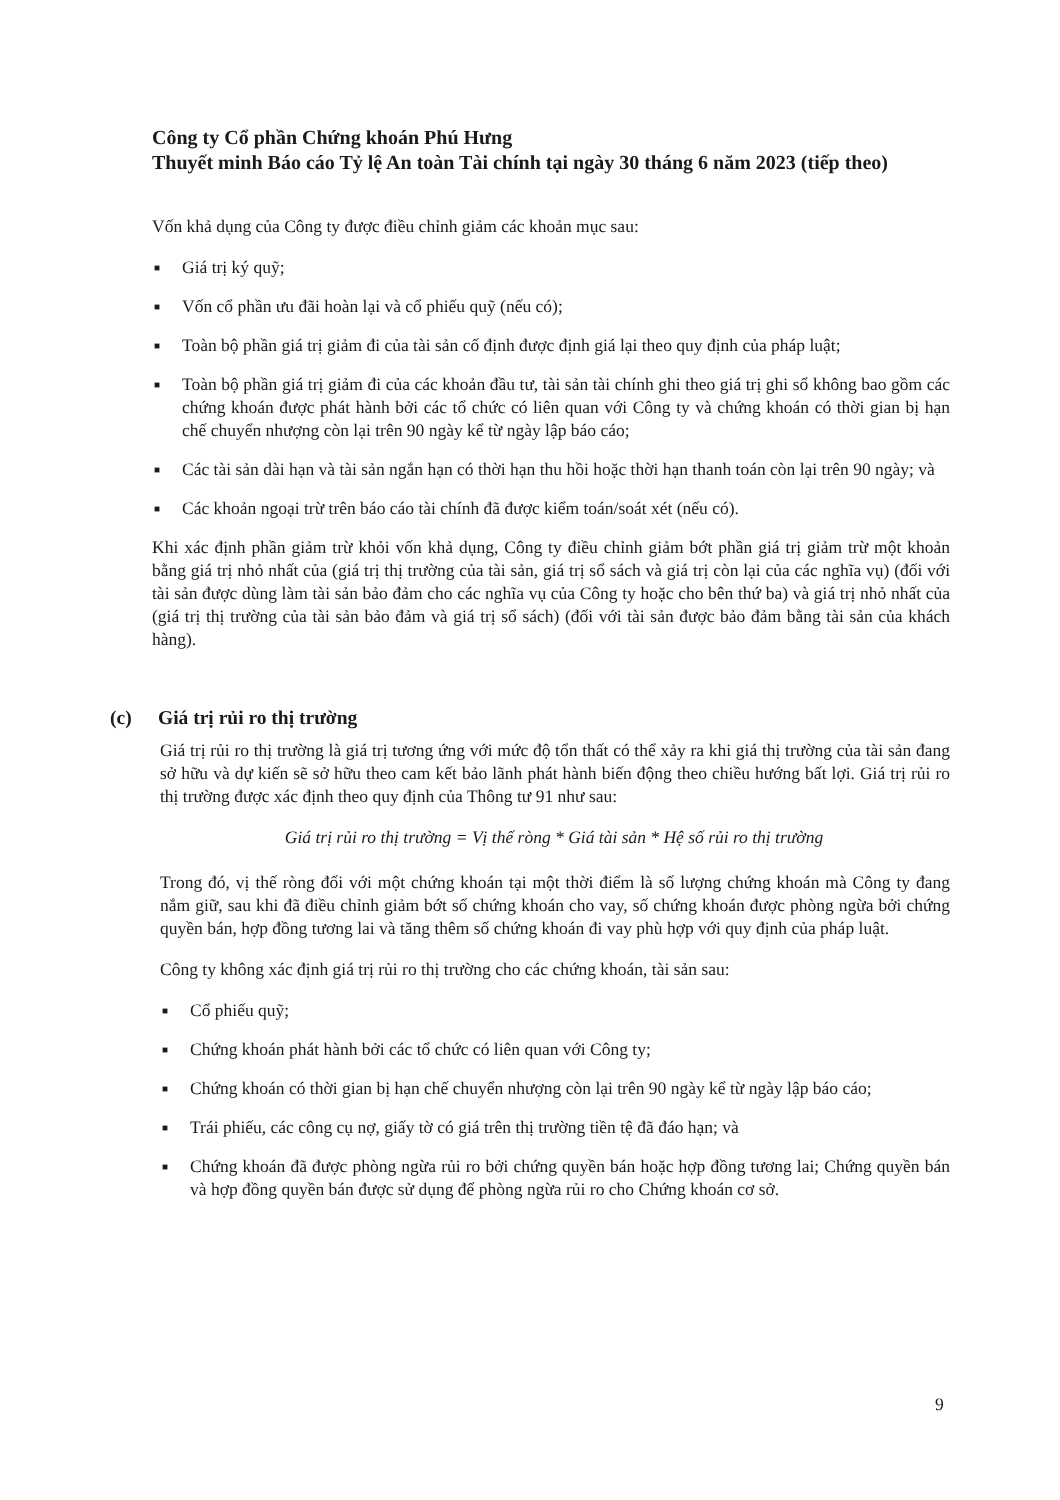Công ty Cổ phần Chứng khoán Phú Hưng
Thuyết minh Báo cáo Tỷ lệ An toàn Tài chính tại ngày 30 tháng 6 năm 2023 (tiếp theo)
Vốn khả dụng của Công ty được điều chỉnh giảm các khoản mục sau:
■ Giá trị ký quỹ;
■ Vốn cổ phần ưu đãi hoàn lại và cổ phiếu quỹ (nếu có);
■ Toàn bộ phần giá trị giảm đi của tài sản cố định được định giá lại theo quy định của pháp luật;
■ Toàn bộ phần giá trị giảm đi của các khoản đầu tư, tài sản tài chính ghi theo giá trị ghi sổ không bao gồm các chứng khoán được phát hành bởi các tổ chức có liên quan với Công ty và chứng khoán có thời gian bị hạn chế chuyển nhượng còn lại trên 90 ngày kể từ ngày lập báo cáo;
■ Các tài sản dài hạn và tài sản ngắn hạn có thời hạn thu hồi hoặc thời hạn thanh toán còn lại trên 90 ngày; và
■ Các khoản ngoại trừ trên báo cáo tài chính đã được kiểm toán/soát xét (nếu có).
Khi xác định phần giảm trừ khỏi vốn khả dụng, Công ty điều chỉnh giảm bớt phần giá trị giảm trừ một khoản bằng giá trị nhỏ nhất của (giá trị thị trường của tài sản, giá trị sổ sách và giá trị còn lại của các nghĩa vụ) (đối với tài sản được dùng làm tài sản bảo đảm cho các nghĩa vụ của Công ty hoặc cho bên thứ ba) và giá trị nhỏ nhất của (giá trị thị trường của tài sản bảo đảm và giá trị sổ sách) (đối với tài sản được bảo đảm bằng tài sản của khách hàng).
(c) Giá trị rủi ro thị trường
Giá trị rủi ro thị trường là giá trị tương ứng với mức độ tổn thất có thể xảy ra khi giá thị trường của tài sản đang sở hữu và dự kiến sẽ sở hữu theo cam kết bảo lãnh phát hành biến động theo chiều hướng bất lợi. Giá trị rủi ro thị trường được xác định theo quy định của Thông tư 91 như sau:
Giá trị rủi ro thị trường = Vị thế ròng * Giá tài sản * Hệ số rủi ro thị trường
Trong đó, vị thế ròng đối với một chứng khoán tại một thời điểm là số lượng chứng khoán mà Công ty đang nắm giữ, sau khi đã điều chỉnh giảm bớt số chứng khoán cho vay, số chứng khoán được phòng ngừa bởi chứng quyền bán, hợp đồng tương lai và tăng thêm số chứng khoán đi vay phù hợp với quy định của pháp luật.
Công ty không xác định giá trị rủi ro thị trường cho các chứng khoán, tài sản sau:
■ Cổ phiếu quỹ;
■ Chứng khoán phát hành bởi các tổ chức có liên quan với Công ty;
■ Chứng khoán có thời gian bị hạn chế chuyển nhượng còn lại trên 90 ngày kể từ ngày lập báo cáo;
■ Trái phiếu, các công cụ nợ, giấy tờ có giá trên thị trường tiền tệ đã đáo hạn; và
■ Chứng khoán đã được phòng ngừa rủi ro bởi chứng quyền bán hoặc hợp đồng tương lai; Chứng quyền bán và hợp đồng quyền bán được sử dụng để phòng ngừa rủi ro cho Chứng khoán cơ sở.
9